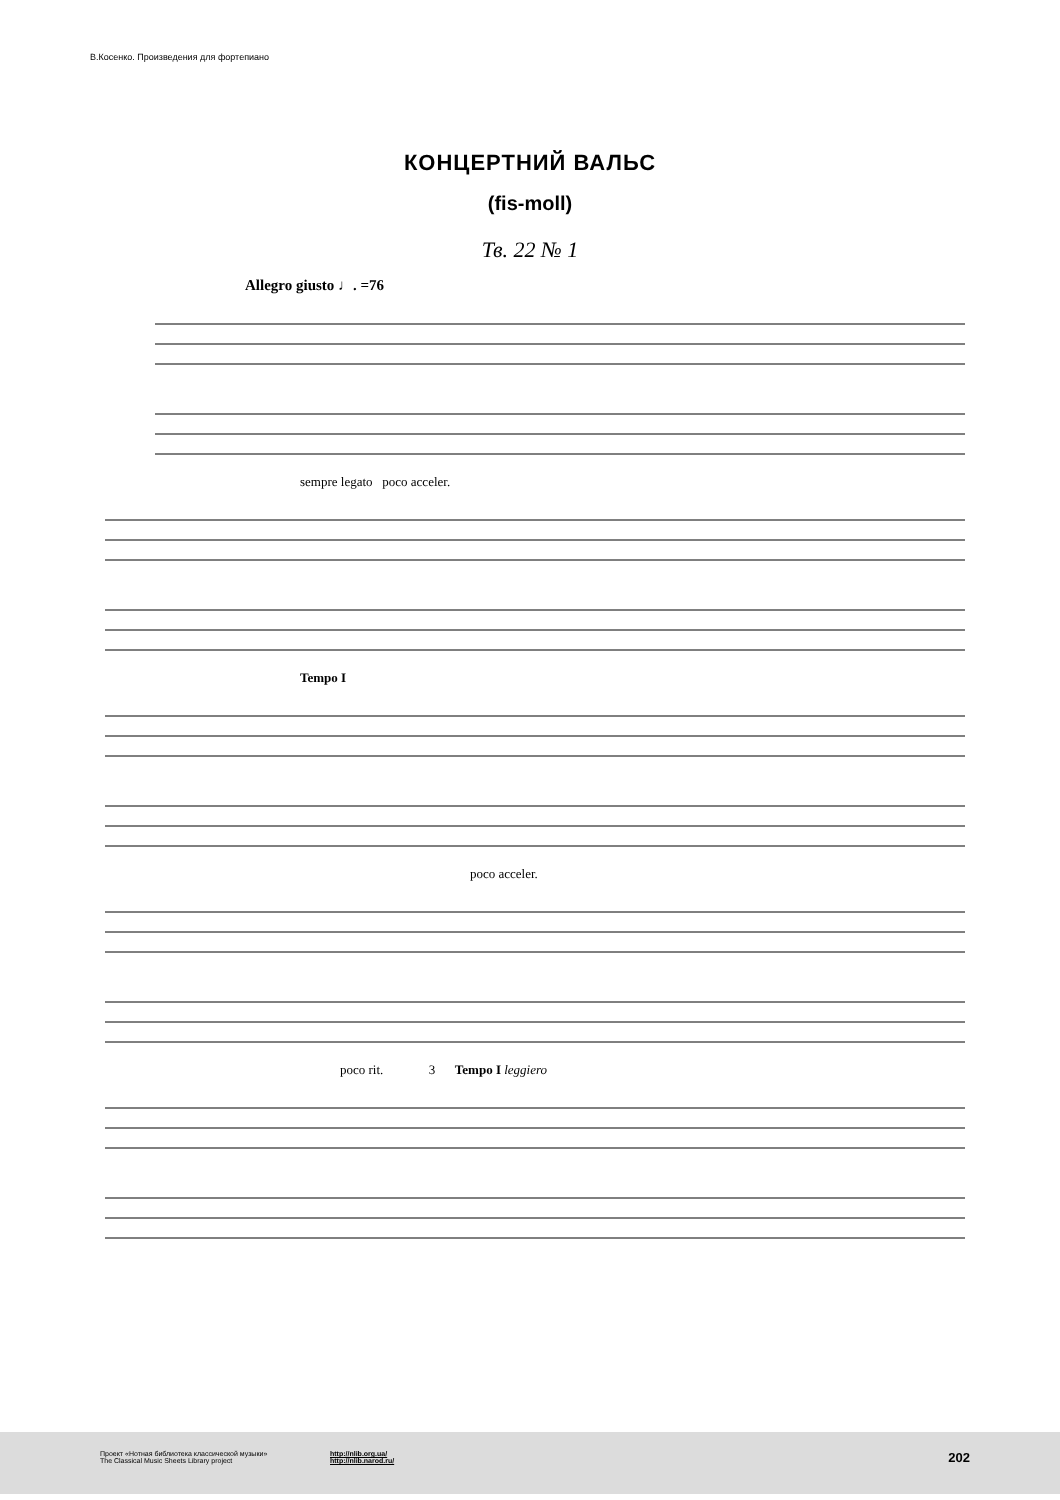В.Косенко. Произведения для фортепиано
КОНЦЕРТНИЙ ВАЛЬС
(fis-moll)
Тв. 22 № 1
Allegro giusto ♩. =76
sempre legato poco acceler.
Tempo I
poco acceler.
poco rit. 3 Tempo I leggiero
Проект «Нотная библиотека классической музыки»
The Classical Music Sheets Library project
http://nlib.org.ua/
http://nlib.narod.ru/
202